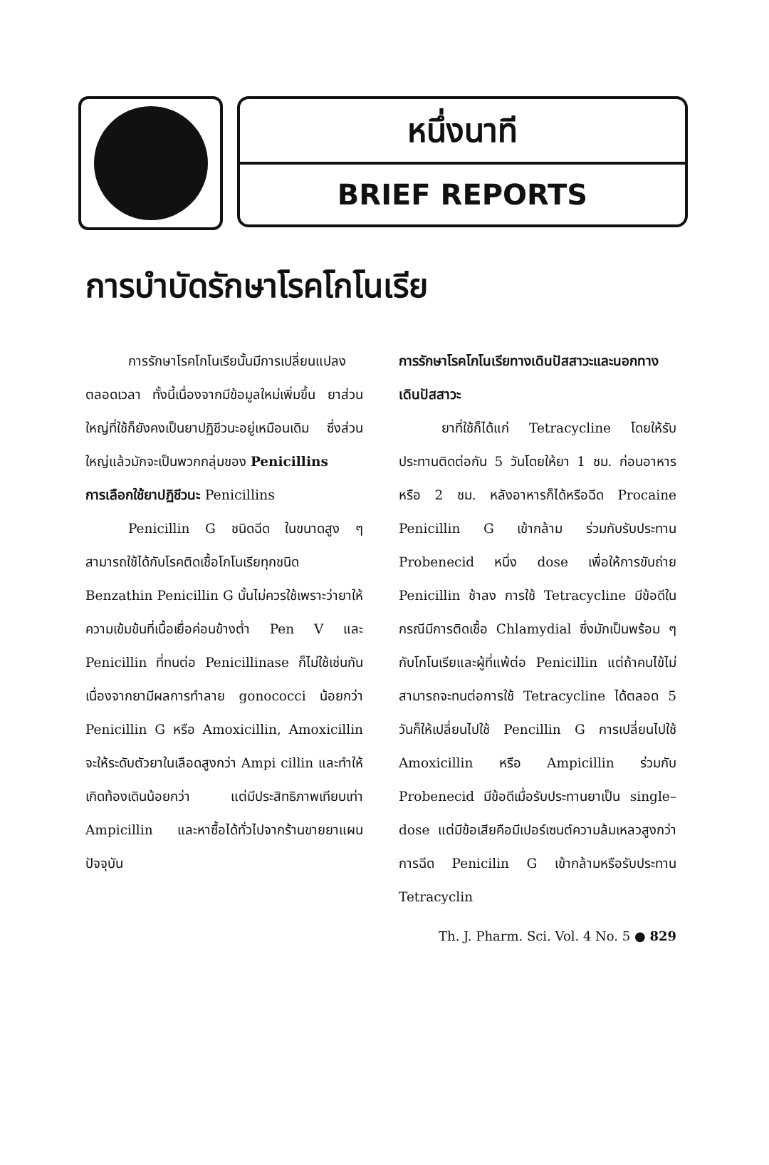หนึ่งนาที
BRIEF REPORTS
การบำบัดรักษาโรคโกโนเรีย
การรักษาโรคโกโนเรียนั้นมีการเปลี่ยนแปลงตลอดเวลา ทั้งนี้เนื่องจากมีข้อมูลใหม่เพิ่มขึ้น ยาส่วนใหญ่ที่ใช้ก็ยังคงเป็นยาปฏิชีวนะอยู่เหมือนเดิม ซึ่งส่วนใหญ่แล้วมักจะเป็นพวกกลุ่มของ Penicillins
การเลือกใช้ยาปฏิชีวนะ Penicillins
Penicillin G ชนิดฉีด ในขนาดสูง ๆ สามารถใช้ได้กับโรคติดเชื้อโกโนเรียทุกชนิด Benzathin Penicillin G นั้นไม่ควรใช้เพราะว่ายาให้ความเข้มข้นที่เนื้อเยื่อค่อนข้างต่ำ Pen V และ Penicillin ที่ทนต่อ Penicillinase ก็ไม่ใช้เช่นกัน เนื่องจากยามีผลการทำลาย gonococci น้อยกว่า Penicillin G หรือ Amoxicillin, Amoxicillin จะให้ระดับตัวยาในเลือดสูงกว่า Ampi cillin และทำให้เกิดท้องเดินน้อยกว่า แต่มีประสิทธิภาพเทียบเท่า Ampicillin และหาซื้อได้ทั่วไปจากร้านขายยาแผนปัจจุบัน
การรักษาโรคโกโนเรียทางเดินปัสสาวะและนอกทางเดินปัสสาวะ
ยาที่ใช้ก็ได้แก่ Tetracycline โดยให้รับประทานติดต่อกัน 5 วันโดยให้ยา 1 ชม. ก่อนอาหารหรือ 2 ชม. หลังอาหารก็ได้หรือฉีด Procaine Penicillin G เข้ากล้าม ร่วมกับรับประทาน Probenecid หนึ่ง dose เพื่อให้การขับถ่าย Penicillin ช้าลง การใช้ Tetracycline มีข้อดีในกรณีมีการติดเชื้อ Chlamydial ซึ่งมักเป็นพร้อม ๆ กับโกโนเรียและผู้ที่แพ้ต่อ Penicillin แต่ถ้าคนไข้ไม่สามารถจะทนต่อการใช้ Tetracycline ได้ตลอด 5 วันก็ให้เปลี่ยนไปใช้ Pencillin G การเปลี่ยนไปใช้ Amoxicillin หรือ Ampicillin ร่วมกับ Probenecid มีข้อดีเมื่อรับประทานยาเป็น single–dose แต่มีข้อเสียคือมีเปอร์เซนต์ความล้มเหลวสูงกว่าการฉีด Penicilin G เข้ากล้ามหรือรับประทาน Tetracyclin
Th. J. Pharm. Sci. Vol. 4 No. 5 ● 829